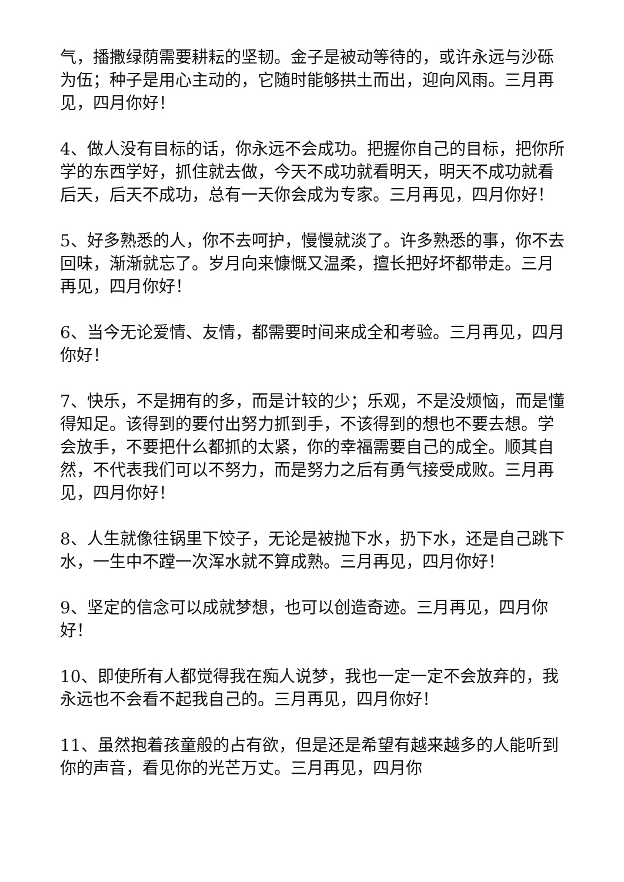气，播撒绿荫需要耕耘的坚韧。金子是被动等待的，或许永远与沙砾为伍；种子是用心主动的，它随时能够拱土而出，迎向风雨。三月再见，四月你好！
4、做人没有目标的话，你永远不会成功。把握你自己的目标，把你所学的东西学好，抓住就去做，今天不成功就看明天，明天不成功就看后天，后天不成功，总有一天你会成为专家。三月再见，四月你好！
5、好多熟悉的人，你不去呵护，慢慢就淡了。许多熟悉的事，你不去回味，渐渐就忘了。岁月向来慷慨又温柔，擅长把好坏都带走。三月再见，四月你好！
6、当今无论爱情、友情，都需要时间来成全和考验。三月再见，四月你好！
7、快乐，不是拥有的多，而是计较的少；乐观，不是没烦恼，而是懂得知足。该得到的要付出努力抓到手，不该得到的想也不要去想。学会放手，不要把什么都抓的太紧，你的幸福需要自己的成全。顺其自然，不代表我们可以不努力，而是努力之后有勇气接受成败。三月再见，四月你好！
8、人生就像往锅里下饺子，无论是被抛下水，扔下水，还是自己跳下水，一生中不蹚一次浑水就不算成熟。三月再见，四月你好！
9、坚定的信念可以成就梦想，也可以创造奇迹。三月再见，四月你好！
10、即使所有人都觉得我在痴人说梦，我也一定一定不会放弃的，我永远也不会看不起我自己的。三月再见，四月你好！
11、虽然抱着孩童般的占有欲，但是还是希望有越来越多的人能听到你的声音，看见你的光芒万丈。三月再见，四月你